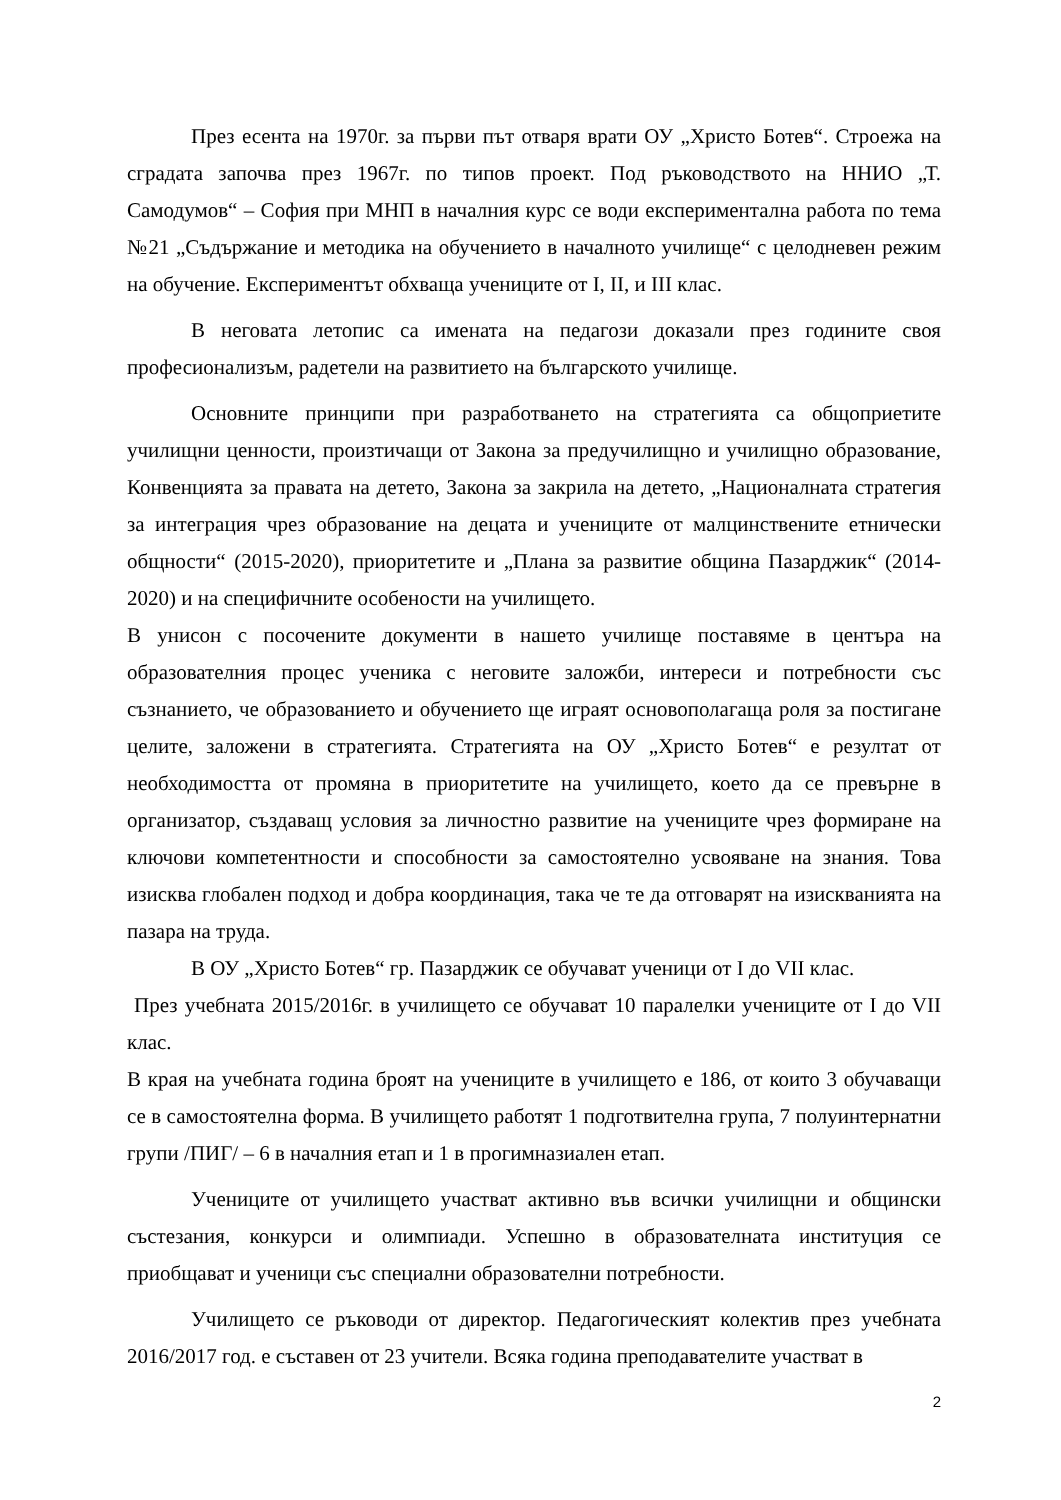През есента на 1970г. за първи път отваря врати ОУ „Христо Ботев“. Строежа на сградата започва през 1967г. по типов проект. Под ръководството на ННИО „Т. Самодумов“ – София при МНП в началния курс се води експериментална работа по тема №21 „Съдържание и методика на обучението в началното училище“ с целодневен режим на обучение. Експериментът обхваща учениците от I, II, и III клас.
В неговата летопис са имената на педагози доказали през годините своя професионализъм, радетели на развитието на българското училище.
Основните принципи при разработването на стратегията са общоприетите училищни ценности, произтичащи от Закона за предучилищно и училищно образование, Конвенцията за правата на детето, Закона за закрила на детето, „Националната стратегия за интеграция чрез образование на децата и учениците от малцинствените етнически общности“ (2015-2020), приоритетите и „Плана за развитие община Пазарджик“ (2014-2020) и на специфичните особености на училището.
В унисон с посочените документи в нашето училище поставяме в центъра на образователния процес ученика с неговите заложби, интереси и потребности със съзнанието, че образованието и обучението ще играят основополагаща роля за постигане целите, заложени в стратегията. Стратегията на ОУ „Христо Ботев“ е резултат от необходимостта от промяна в приоритетите на училището, което да се превърне в организатор, създаващ условия за личностно развитие на учениците чрез формиране на ключови компетентности и способности за самостоятелно усвояване на знания. Това изисква глобален подход и добра координация, така че те да отговарят на изискванията на пазара на труда.
В ОУ „Христо Ботев“ гр. Пазарджик се обучават ученици от I до VII клас.
През учебната 2015/2016г. в училището се обучават 10 паралелки учениците от I до VII клас.
В края на учебната година броят на учениците в училището е 186, от които 3 обучаващи се в самостоятелна форма. В училището работят 1 подготвителна група, 7 полуинтернатни групи /ПИГ/ – 6 в началния етап и 1 в прогимназиален етап.
Учениците от училището участват активно във всички училищни и общински състезания, конкурси и олимпиади. Успешно в образователната институция се приобщават и ученици със специални образователни потребности.
Училището се ръководи от директор. Педагогическият колектив през учебната 2016/2017 год. е съставен от 23 учители. Всяка година преподавателите участват в
2